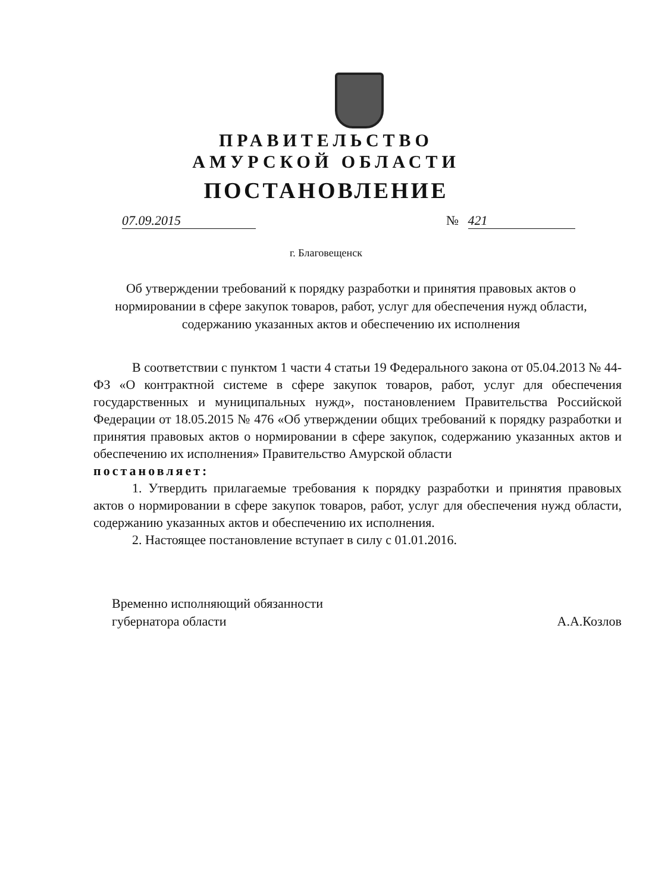ПРАВИТЕЛЬСТВО
АМУРСКОЙ ОБЛАСТИ
ПОСТАНОВЛЕНИЕ
07.09.2015 № 421
г. Благовещенск
Об утверждении требований к порядку разработки и принятия правовых актов о нормировании в сфере закупок товаров, работ, услуг для обеспечения нужд области, содержанию указанных актов и обеспечению их исполнения
В соответствии с пунктом 1 части 4 статьи 19 Федерального закона от 05.04.2013 № 44-ФЗ «О контрактной системе в сфере закупок товаров, работ, услуг для обеспечения государственных и муниципальных нужд», постановлением Правительства Российской Федерации от 18.05.2015 № 476 «Об утверждении общих требований к порядку разработки и принятия правовых актов о нормировании в сфере закупок, содержанию указанных актов и обеспечению их исполнения» Правительство Амурской области
постановляет:
1. Утвердить прилагаемые требования к порядку разработки и принятия правовых актов о нормировании в сфере закупок товаров, работ, услуг для обеспечения нужд области, содержанию указанных актов и обеспечению их исполнения.
2. Настоящее постановление вступает в силу с 01.01.2016.
Временно исполняющий обязанности
губернатора области
А.А.Козлов